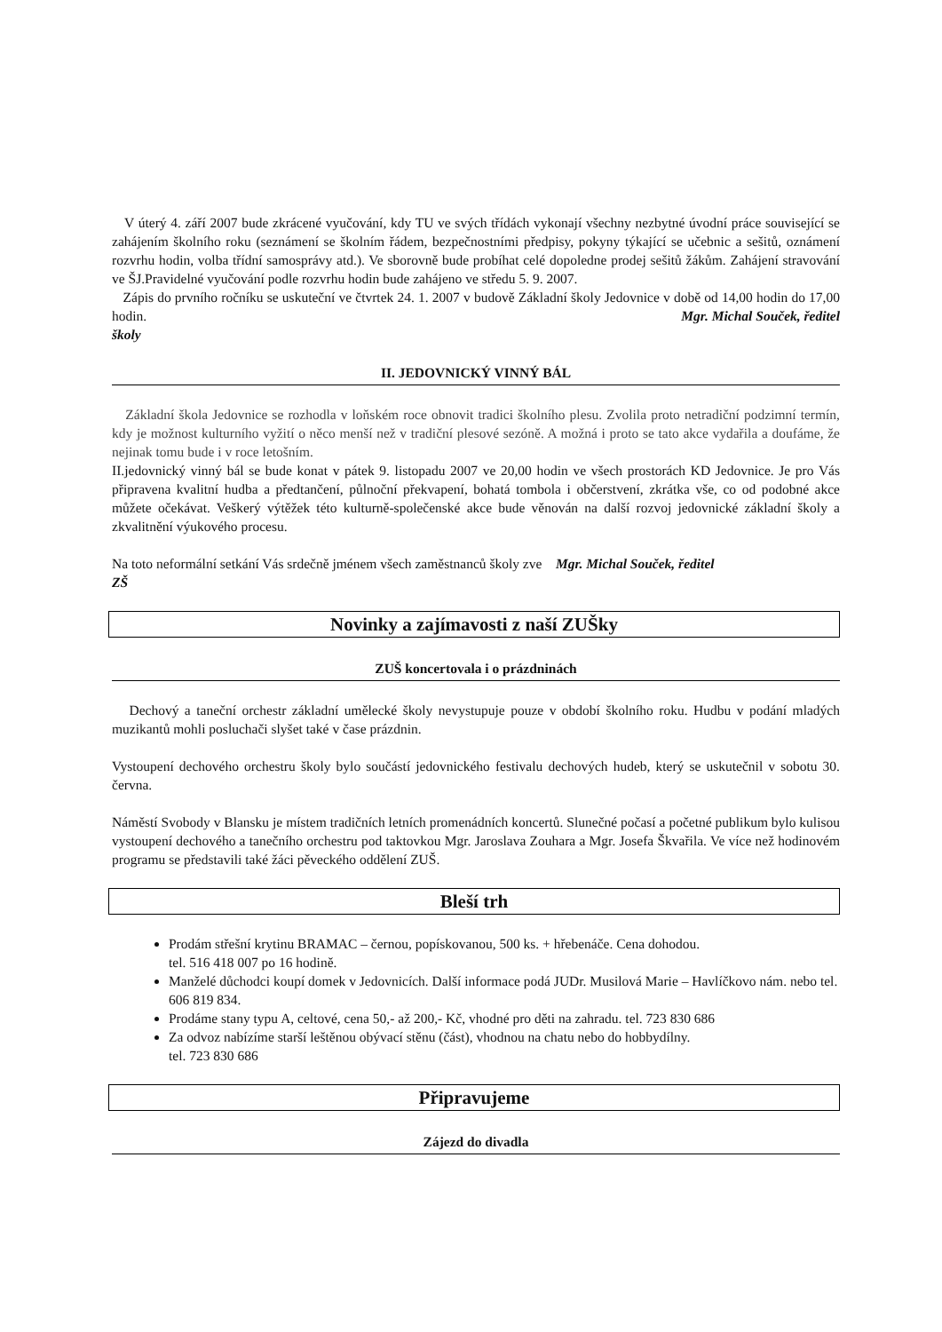V úterý 4. září 2007 bude zkrácené vyučování, kdy TU ve svých třídách vykonají všechny nezbytné úvodní práce související se zahájením školního roku (seznámení se školním řádem, bezpečnostními předpisy, pokyny týkající se učebnic a sešitů, oznámení rozvrhu hodin, volba třídní samosprávy atd.). Ve sborovně bude probíhat celé dopoledne prodej sešitů žákům. Zahájení stravování ve ŠJ.Pravidelné vyučování podle rozvrhu hodin bude zahájeno ve středu 5. 9. 2007.
Zápis do prvního ročníku se uskuteční ve čtvrtek 24. 1. 2007 v budově Základní školy Jedovnice v době od 14,00 hodin do 17,00 hodin. Mgr. Michal Souček, ředitel
školy
II. JEDOVNICKÝ VINNÝ BÁL
Základní škola Jedovnice se rozhodla v loňském roce obnovit tradici školního plesu. Zvolila proto netradiční podzimní termín, kdy je možnost kulturního vyžití o něco menší než v tradiční plesové sezóně. A možná i proto se tato akce vydařila a doufáme, že nejinak tomu bude i v roce letošním.
II.jedovnický vinný bál se bude konat v pátek 9. listopadu 2007 ve 20,00 hodin ve všech prostorách KD Jedovnice. Je pro Vás připravena kvalitní hudba a předtančení, půlnoční překvapení, bohatá tombola i občerstvení, zkrátka vše, co od podobné akce můžete očekávat. Veškerý výtěžek této kulturně-společenské akce bude věnován na další rozvoj jedovnické základní školy a zkvalitnění výukového procesu.
Na toto neformální setkání Vás srdečně jménem všech zaměstnanců školy zve Mgr. Michal Souček, ředitel
ZŠ
Novinky a zajímavosti z naší ZUŠky
ZUŠ koncertovala i o prázdninách
Dechový a taneční orchestr základní umělecké školy nevystupuje pouze v období školního roku. Hudbu v podání mladých muzikantů mohli posluchači slyšet také v čase prázdnin.
Vystoupení dechového orchestru školy bylo součástí jedovnického festivalu dechových hudeb, který se uskutečnil v sobotu 30. června.
Náměstí Svobody v Blansku je místem tradičních letních promenádních koncertů. Slunečné počasí a početné publikum bylo kulisou vystoupení dechového a tanečního orchestru pod taktovkou Mgr. Jaroslava Zouhara a Mgr. Josefa Škvařila. Ve více než hodinovém programu se představili také žáci pěveckého oddělení ZUŠ.
Bleší trh
Prodám střešní krytinu BRAMAC – černou, popískovanou, 500 ks. + hřebenáče. Cena dohodou.
tel. 516 418 007 po 16 hodině.
Manželé důchodci koupí domek v Jedovnicích. Další informace podá JUDr. Musilová Marie – Havlíčkovo nám. nebo tel. 606 819 834.
Prodáme stany typu A, celtové, cena 50,- až 200,- Kč, vhodné pro děti na zahradu. tel. 723 830 686
Za odvoz nabízíme starší leštěnou obývací stěnu (část), vhodnou na chatu nebo do hobbydílny.
tel. 723 830 686
Připravujeme
Zájezd do divadla